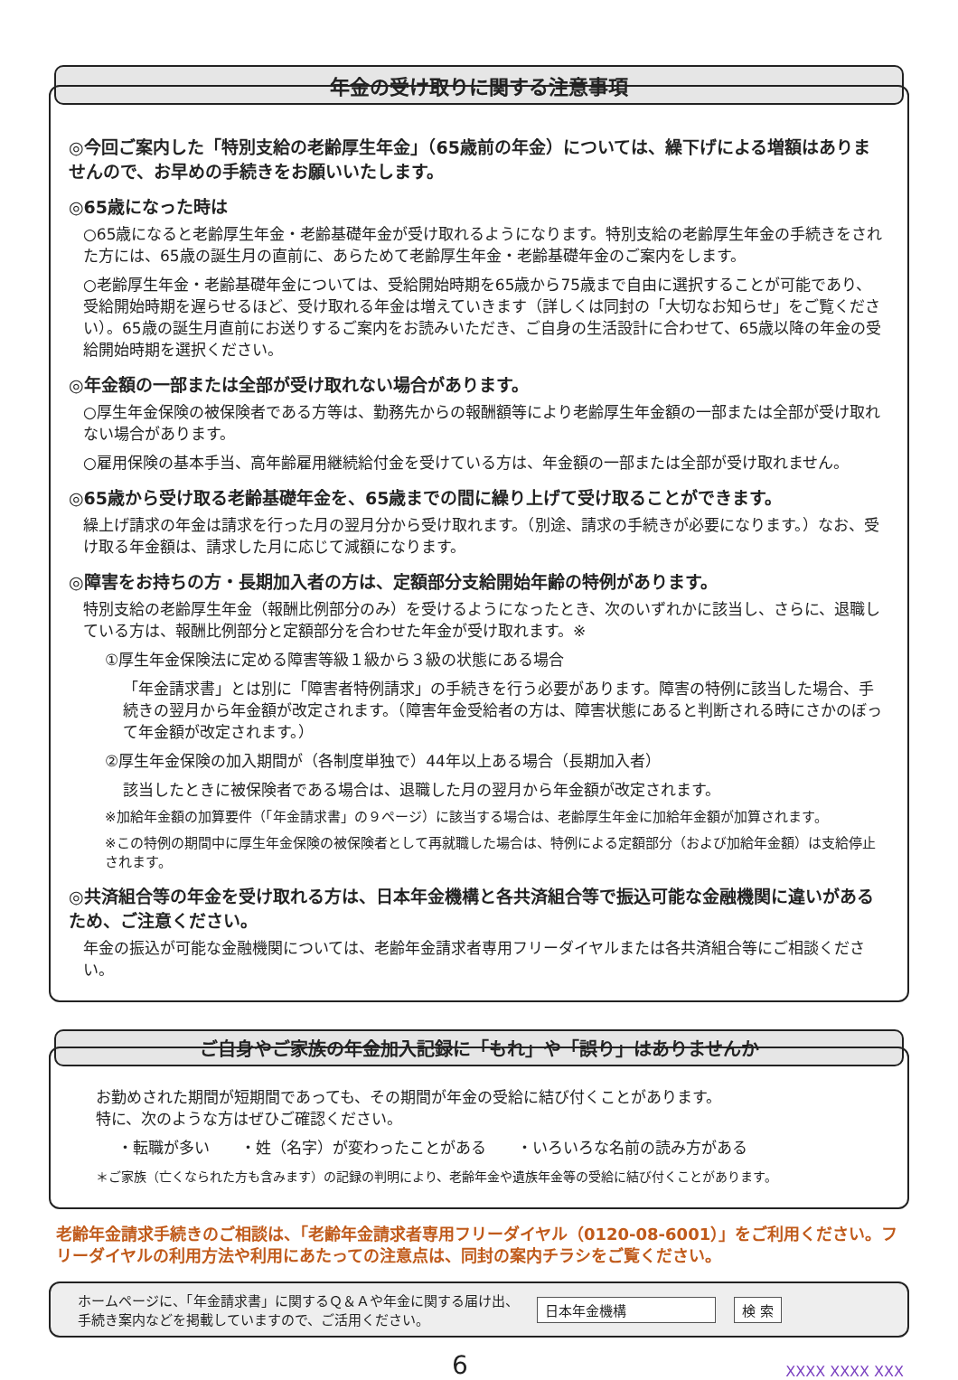年金の受け取りに関する注意事項
◎今回ご案内した「特別支給の老齢厚生年金」（65歳前の年金）については、繰下げによる増額はありませんので、お早めの手続きをお願いいたします。
◎65歳になった時は
○65歳になると老齢厚生年金・老齢基礎年金が受け取れるようになります。特別支給の老齢厚生年金の手続きをされた方には、65歳の誕生月の直前に、あらためて老齢厚生年金・老齢基礎年金のご案内をします。
○老齢厚生年金・老齢基礎年金については、受給開始時期を65歳から75歳まで自由に選択することが可能であり、受給開始時期を遅らせるほど、受け取れる年金は増えていきます（詳しくは同封の「大切なお知らせ」をご覧ください）。65歳の誕生月直前にお送りするご案内をお読みいただき、ご自身の生活設計に合わせて、65歳以降の年金の受給開始時期を選択ください。
◎年金額の一部または全部が受け取れない場合があります。
○厚生年金保険の被保険者である方等は、勤務先からの報酬額等により老齢厚生年金額の一部または全部が受け取れない場合があります。
○雇用保険の基本手当、高年齢雇用継続給付金を受けている方は、年金額の一部または全部が受け取れません。
◎65歳から受け取る老齢基礎年金を、65歳までの間に繰り上げて受け取ることができます。
繰上げ請求の年金は請求を行った月の翌月分から受け取れます。（別途、請求の手続きが必要になります。）なお、受け取る年金額は、請求した月に応じて減額になります。
◎障害をお持ちの方・長期加入者の方は、定額部分支給開始年齢の特例があります。
特別支給の老齢厚生年金（報酬比例部分のみ）を受けるようになったとき、次のいずれかに該当し、さらに、退職している方は、報酬比例部分と定額部分を合わせた年金が受け取れます。※
①厚生年金保険法に定める障害等級１級から３級の状態にある場合
「年金請求書」とは別に「障害者特例請求」の手続きを行う必要があります。障害の特例に該当した場合、手続きの翌月から年金額が改定されます。（障害年金受給者の方は、障害状態にあると判断される時にさかのぼって年金額が改定されます。）
②厚生年金保険の加入期間が（各制度単独で）44年以上ある場合（長期加入者）
該当したときに被保険者である場合は、退職した月の翌月から年金額が改定されます。
※加給年金額の加算要件（「年金請求書」の９ページ）に該当する場合は、老齢厚生年金に加給年金額が加算されます。
※この特例の期間中に厚生年金保険の被保険者として再就職した場合は、特例による定額部分（および加給年金額）は支給停止されます。
◎共済組合等の年金を受け取れる方は、日本年金機構と各共済組合等で振込可能な金融機関に違いがあるため、ご注意ください。
年金の振込が可能な金融機関については、老齢年金請求者専用フリーダイヤルまたは各共済組合等にご相談ください。
ご自身やご家族の年金加入記録に「もれ」や「誤り」はありませんか
お勤めされた期間が短期間であっても、その期間が年金の受給に結び付くことがあります。
特に、次のような方はぜひご確認ください。
・転職が多い　　・姓（名字）が変わったことがある　　・いろいろな名前の読み方がある
＊ご家族（亡くなられた方も含みます）の記録の判明により、老齢年金や遺族年金等の受給に結び付くことがあります。
老齢年金請求手続きのご相談は、「老齢年金請求者専用フリーダイヤル（0120-08-6001）」をご利用ください。フリーダイヤルの利用方法や利用にあたっての注意点は、同封の案内チラシをご覧ください。
ホームページに、「年金請求書」に関するＱ＆Ａや年金に関する届け出、
手続き案内などを掲載していますので、ご活用ください。
日本年金機構 検 索
6 XXXX XXXX XXX